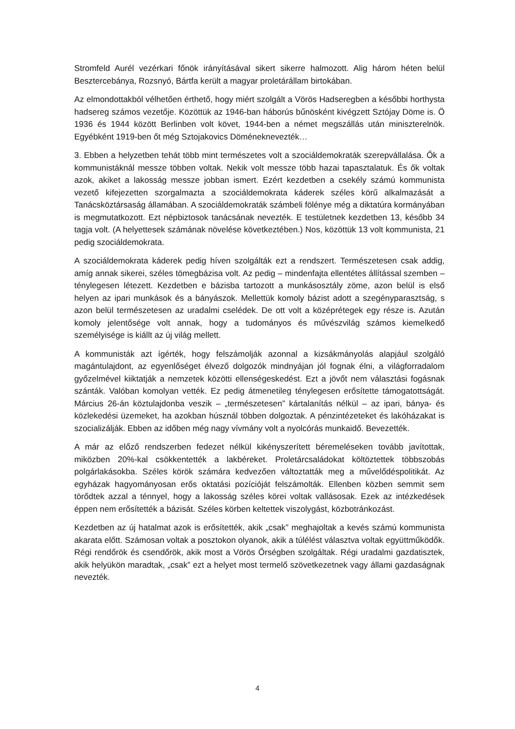Stromfeld Aurél vezérkari főnök irányításával sikert sikerre halmozott. Alig három héten belül Besztercebánya, Rozsnyó, Bártfa került a magyar proletárállam birtokában.
Az elmondottakból vélhetően érthető, hogy miért szolgált a Vörös Hadseregben a későbbi horthysta hadsereg számos vezetője. Közöttük az 1946-ban háborús bűnösként kivégzett Sztójay Döme is. Ö 1936 és 1944 között Berlinben volt követ, 1944-ben a német megszállás után miniszterelnök. Egyébként 1919-ben őt még Sztojakovics Döméneknevezték…
3. Ebben a helyzetben tehát több mint természetes volt a szociáldemokraták szerepvállalása. Ők a kommunistáknál messze többen voltak. Nekik volt messze több hazai tapasztalatuk. És ők voltak azok, akiket a lakosság messze jobban ismert. Ezért kezdetben a csekély számú kommunista vezető kifejezetten szorgalmazta a szociáldemokrata káderek széles körű alkalmazását a Tanácsköztársaság államában. A szociáldemokraták számbeli fölénye még a diktatúra kormányában is megmutatkozott. Ezt népbiztosok tanácsának nevezték. E testületnek kezdetben 13, később 34 tagja volt. (A helyettesek számának növelése következtében.) Nos, közöttük 13 volt kommunista, 21 pedig szociáldemokrata.
A szociáldemokrata káderek pedig híven szolgálták ezt a rendszert. Természetesen csak addig, amíg annak sikerei, széles tömegbázisa volt. Az pedig – mindenfajta ellentétes állítással szemben – ténylegesen létezett. Kezdetben e bázisba tartozott a munkásosztály zöme, azon belül is első helyen az ipari munkások és a bányászok. Mellettük komoly bázist adott a szegényparasztság, s azon belül természetesen az uradalmi cselédek. De ott volt a középrétegek egy része is. Azután komoly jelentősége volt annak, hogy a tudományos és művészvilág számos kiemelkedő személyisége is kiállt az új világ mellett.
A kommunisták azt ígérték, hogy felszámolják azonnal a kizsákmányolás alapjául szolgáló magántulajdont, az egyenlőséget élvező dolgozók mindnyájan jól fognak élni, a világforradalom győzelmével kiiktatják a nemzetek közötti ellenségeskedést. Ezt a jövőt nem választási fogásnak szánták. Valóban komolyan vették. Ez pedig átmenetileg ténylegesen erősítette támogatottságát. Március 26-án köztulajdonba veszik – „természetesen” kártalanítás nélkül – az ipari, bánya- és közlekedési üzemeket, ha azokban húsznál többen dolgoztak. A pénzintézeteket és lakóházakat is szocializálják. Ebben az időben még nagy vívmány volt a nyolcórás munkaidő. Bevezették.
A már az előző rendszerben fedezet nélkül kikényszerített béremeléseken tovább javítottak, miközben 20%-kal csökkentették a lakbéreket. Proletárcsaládokat költöztettek többszobás polgárlakásokba. Széles körök számára kedvezően változtatták meg a művelődéspolitikát. Az egyházak hagyományosan erős oktatási pozícióját felszámolták. Ellenben közben semmit sem törődtek azzal a ténnyel, hogy a lakosság széles körei voltak vallásosak. Ezek az intézkedések éppen nem erősítették a bázisát. Széles körben keltettek viszolygást, közbotránkozást.
Kezdetben az új hatalmat azok is erősítették, akik „csak” meghajoltak a kevés számú kommunista akarata előtt. Számosan voltak a posztokon olyanok, akik a túlélést választva voltak együttműködők. Régi rendőrök és csendőrök, akik most a Vörös Őrségben szolgáltak. Régi uradalmi gazdatisztek, akik helyükön maradtak, „csak” ezt a helyet most termelő szövetkezetnek vagy állami gazdaságnak nevezték.
4